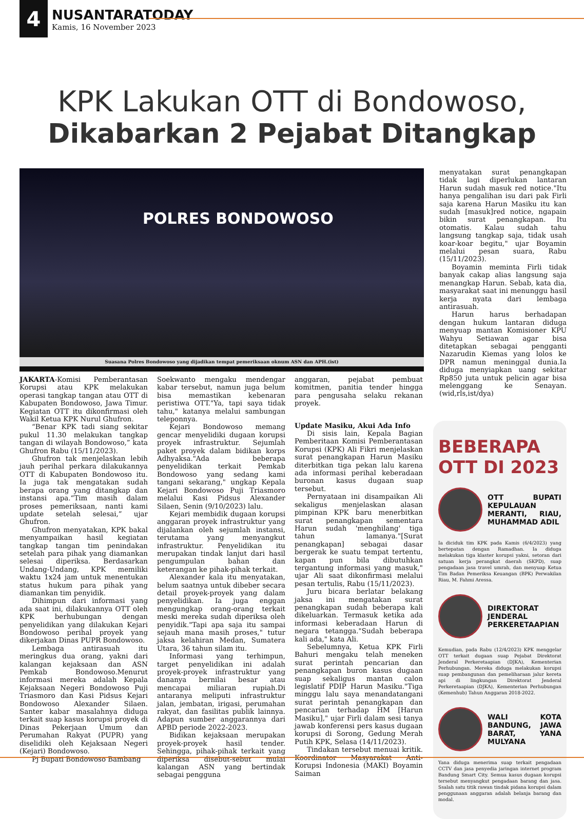4
NUSANTARATODAY
Kamis, 16 November 2023
KPK Lakukan OTT di Bondowoso,
Dikabarkan 2 Pejabat Ditangkap
POLRES BONDOWOSO
Suasana Polres Bondowoso yang dijadikan tempat pemeriksaan oknum ASN dan APH.(ist)
JAKARTA-Komisi Pemberantasan Korupsi atau KPK melakukan operasi tangkap tangan atau OTT di Kabupaten Bondowoso, Jawa Timur. Kegiatan OTT itu dikonfirmasi oleh Wakil Ketua KPK Nurul Ghufron.
“Benar KPK tadi siang sekitar pukul 11.30 melakukan tangkap tangan di wilayah Bondowoso,” kata Ghufron Rabu (15/11/2023).
Ghufron tak menjelaskan lebih jauh perihal perkara dilakukannya OTT di Kabupaten Bondowoso itu. Ia juga tak mengatakan sudah berapa orang yang ditangkap dan instansi apa.“Tim masih dalam proses pemeriksaan, nanti kami update setelah selesai,” ujar Ghufron.
Ghufron menyatakan, KPK bakal menyampaikan hasil kegiatan tangkap tangan tim penindakan setelah para pihak yang diamankan selesai diperiksa. Berdasarkan Undang-Undang, KPK memiliki waktu 1x24 jam untuk menentukan status hukum para pihak yang diamankan tim penyidik.
Dihimpun dari informasi yang ada saat ini, dilakukannya OTT oleh KPK berhubungan dengan penyelidikan yang dilakukan Kejari Bondowoso perihal proyek yang dikerjakan Dinas PUPR Bondowoso.
Lembaga antirasuah itu meringkus dua orang, yakni dari kalangan kejaksaan dan ASN Pemkab Bondowoso.Menurut informasi mereka adalah Kepala Kejaksaan Negeri Bondowoso Puji Triasmoro dan Kasi Pidsus Kejari Bondowoso Alexander Silaen. Santer kabar masalahnya diduga terkait suap kasus korupsi proyek di Dinas Pekerjaan Umum dan Perumahan Rakyat (PUPR) yang diselidiki oleh Kejaksaan Negeri (Kejari) Bondowoso.
Pj Bupati Bondowoso Bambang
Soekwanto mengaku mendengar kabar tersebut, namun juga belum bisa memastikan kebenaran peristiwa OTT."Ya, tapi saya tidak tahu," katanya melalui sambungan teleponnya.
Kejari Bondowoso memang gencar menyelidiki dugaan korupsi proyek infrastruktur. Sejumlah paket proyek dalam bidikan korps Adhyaksa."Ada beberapa penyelidikan terkait Pemkab Bondowoso yang sedang kami tangani sekarang," ungkap Kepala Kejari Bondowoso Puji Triasmoro melalui Kasi Pidsus Alexander Silaen, Senin (9/10/2023) lalu.
Kejari membidik dugaan korupsi anggaran proyek infrastruktur yang dijalankan oleh sejumlah instansi, terutama yang menyangkut infrastruktur. Penyelidikan itu merupakan tindak lanjut dari hasil pengumpulan bahan dan keterangan ke pihak-pihak terkait.
Alexander kala itu menyatakan, belum saatnya untuk dibeber secara detail proyek-proyek yang dalam penyelidikan. Ia juga enggan mengungkap orang-orang terkait meski mereka sudah diperiksa oleh penyidik."Tapi apa saja itu sampai sejauh mana masih proses," tutur jaksa kelahiran Medan, Sumatera Utara, 36 tahun silam itu.
Informasi yang terhimpun, target penyelidikan ini adalah proyek-proyek infrastruktur yang dananya bernilai besar atau mencapai miliaran rupiah.Di antaranya meliputi infrastruktur jalan, jembatan, irigasi, perumahan rakyat, dan fasilitas publik lainnya. Adapun sumber anggarannya dari APBD periode 2022-2023.
Bidikan kejaksaan merupakan proyek-proyek hasil tender. Sehingga, pihak-pihak terkait yang diperiksa disebut-sebut mulai kalangan ASN yang bertindak sebagai pengguna
anggaran, pejabat pembuat komitmen, panitia tender hingga para pengusaha selaku rekanan proyek.
Update Masiku, Akui Ada Info
Di sisis lain, Kepala Bagian Pemberitaan Komisi Pemberantasan Korupsi (KPK) Ali Fikri menjelaskan surat penangkapan Harun Masiku diterbitkan tiga pekan lalu karena ada informasi perihal keberadaan buronan kasus dugaan suap tersebut.
Pernyataan ini disampaikan Ali sekaligus menjelaskan alasan pimpinan KPK baru menerbitkan surat penangkapan sementara Harun sudah 'menghilang' tiga tahun lamanya."[Surat penangkapan] sebagai dasar bergerak ke suatu tempat tertentu, kapan pun bila dibutuhkan tergantung informasi yang masuk," ujar Ali saat dikonfirmasi melalui pesan tertulis, Rabu (15/11/2023).
Juru bicara berlatar belakang jaksa ini mengatakan surat penangkapan sudah beberapa kali dikeluarkan. Termasuk ketika ada informasi keberadaan Harun di negara tetangga."Sudah beberapa kali ada," kata Ali.
Sebelumnya, Ketua KPK Firli Bahuri mengaku telah meneken surat perintah pencarian dan penangkapan buron kasus dugaan suap sekaligus mantan calon legislatif PDIP Harun Masiku."Tiga minggu lalu saya menandatangani surat perintah penangkapan dan pencarian terhadap HM [Harun Masiku]," ujar Firli dalam sesi tanya jawab konferensi pers kasus dugaan korupsi di Sorong, Gedung Merah Putih KPK, Selasa (14/11/2023).
Tindakan tersebut menuai kritik. Koordinator Masyarakat Anti-Korupsi Indonesia (MAKI) Boyamin Saiman
menyatakan surat penangkapan tidak lagi diperlukan lantaran Harun sudah masuk red notice."Itu hanya pengalihan isu dari pak Firli saja karena Harun Masiku itu kan sudah [masuk]red notice, ngapain bikin surat penangkapan. Itu otomatis. Kalau sudah tahu langsung tangkap saja, tidak usah koar-koar begitu," ujar Boyamin melalui pesan suara, Rabu (15/11/2023).
Boyamin meminta Firli tidak banyak cakap alias langsung saja menangkap Harun. Sebab, kata dia, masyarakat saat ini menunggu hasil kerja nyata dari lembaga antirasuah.
Harun harus berhadapan dengan hukum lantaran diduga menyuap mantan Komisioner KPU Wahyu Setiawan agar bisa ditetapkan sebagai pengganti Nazarudin Kiemas yang lolos ke DPR namun meninggal dunia.Ia diduga menyiapkan uang sekitar Rp850 juta untuk pelicin agar bisa melenggang ke Senayan.(wid,rls,ist/dya)
BEBERAPA OTT DI 2023
OTT BUPATI KEPULAUAN MERANTI, RIAU, MUHAMMAD ADIL
Ia diciduk tim KPK pada Kamis (6/4/2023) yang bertepatan dengan Ramadhan. Ia diduga melakukan tiga klaster korupsi yakni, setoran dari satuan kerja perangkat daerah (SKPD), suap pengadaan jasa travel umrah, dan menyuap Ketua Tim Badan Pemeriksa Keuangan (BPK) Perwakilan Riau, M. Fahmi Aressa.
DIREKTORAT JENDERAL PERKERETAAPIAN
Kemudian, pada Rabu (12/4/2023) KPK menggelar OTT terkait dugaan suap Pejabat Direktorat Jenderal Perkeretaapian (DJKA), Kementerian Perhubungan. Mereka diduga melakukan korupsi suap pembangunan dan pemeliharaan jalur kereta api di lingkungan Direktorat Jenderal Perkeretaapian (DJKA), Kementerian Perhubungan (Kemenhub) Tahun Anggaran 2018-2022.
WALI KOTA BANDUNG, JAWA BARAT, YANA MULYANA
Yana diduga menerima suap terkait pengadaan CCTV dan jasa penyedia jaringan internet program Bandung Smart City. Semua kasus dugaan korupsi tersebut menyangkut pengadaan barang dan jasa. Ssalah satu titik rawan tindak pidana korupsi dalam penggunaan anggaran adalah belanja barang dan modal.